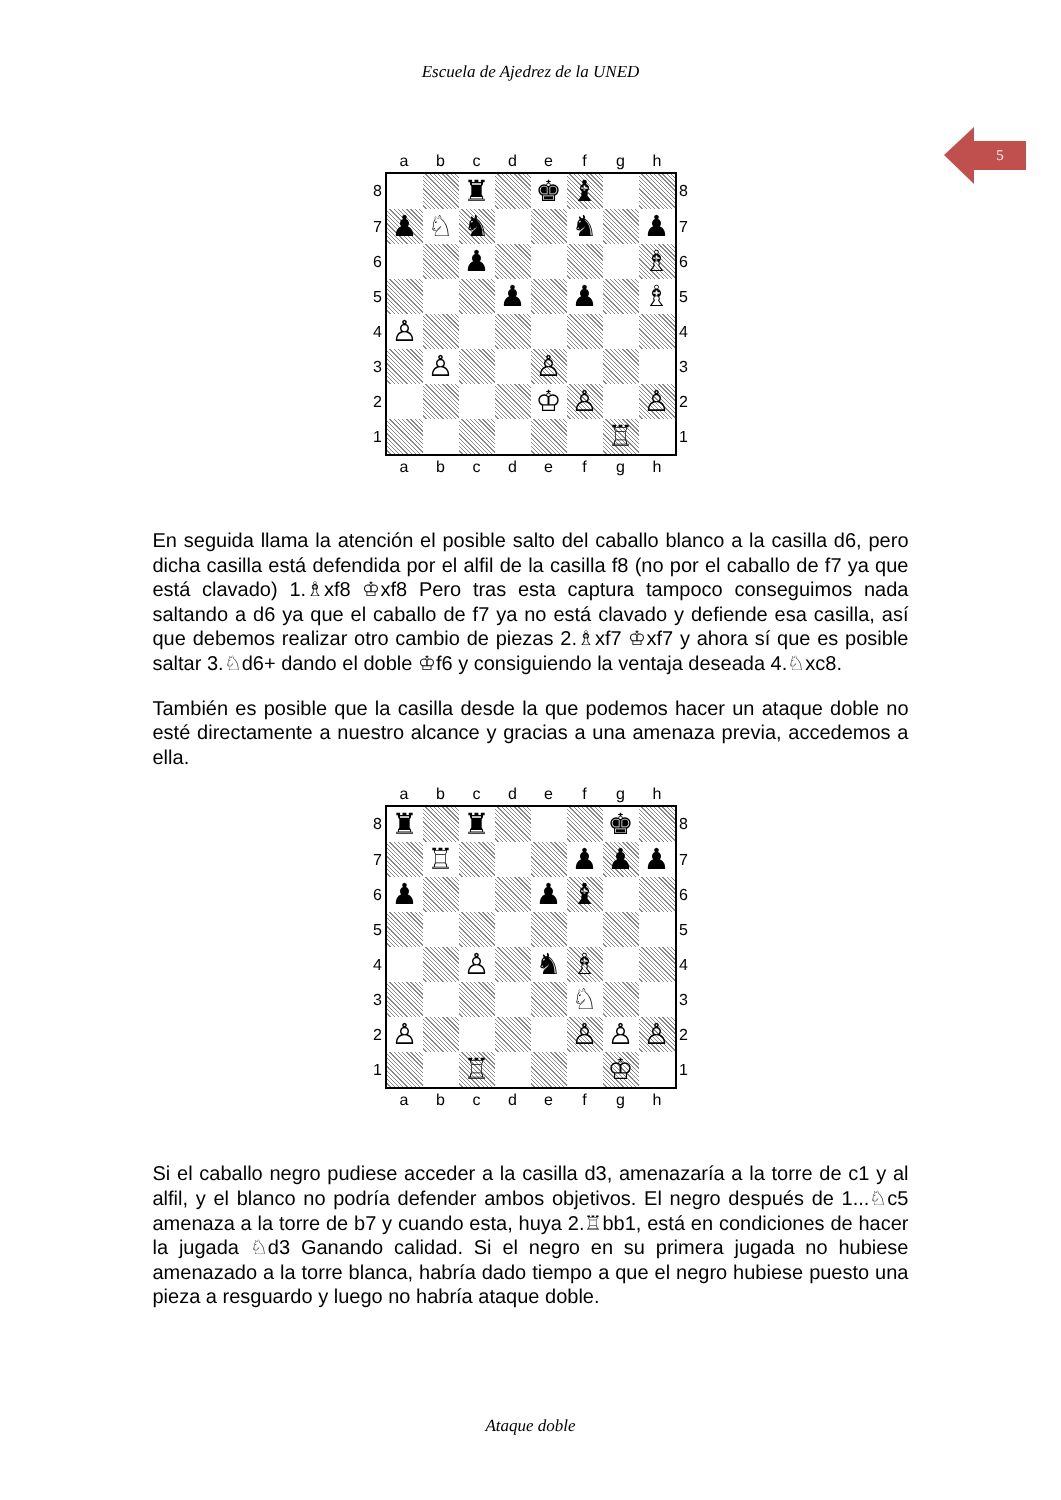Escuela de Ajedrez de la UNED
5
| | a | b | c | d | e | f | g | h | |
| 8 | | | ♜ | | ♚ | ♝ | | | 8 |
| 7 | ♟ | ♘ | ♞ | | | ♞ | | ♟ | 7 |
| 6 | | | ♟ | | | | | ♗ | 6 |
| 5 | | | | ♟ | | ♟ | | ♗ | 5 |
| 4 | ♙ | | | | | | | | 4 |
| 3 | | ♙ | | | ♙ | | | | 3 |
| 2 | | | | | ♔ | ♙ | | ♙ | 2 |
| 1 | | | | | | | ♖ | | 1 |
| | a | b | c | d | e | f | g | h | |
En seguida llama la atención el posible salto del caballo blanco a la casilla d6, pero dicha casilla está defendida por el alfil de la casilla f8 (no por el caballo de f7 ya que está clavado) 1.♗xf8 ♔xf8 Pero tras esta captura tampoco conseguimos nada saltando a d6 ya que el caballo de f7 ya no está clavado y defiende esa casilla, así que debemos realizar otro cambio de piezas 2.♗xf7 ♔xf7 y ahora sí que es posible saltar 3.♘d6+ dando el doble ♔f6 y consiguiendo la ventaja deseada 4.♘xc8.
También es posible que la casilla desde la que podemos hacer un ataque doble no esté directamente a nuestro alcance y gracias a una amenaza previa, accedemos a ella.
| | a | b | c | d | e | f | g | h | |
| 8 | ♜ | | ♜ | | | | ♚ | | 8 |
| 7 | | ♖ | | | | ♟ | ♟ | ♟ | 7 |
| 6 | ♟ | | | | ♟ | ♝ | | | 6 |
| 5 | | | | | | | | | 5 |
| 4 | | | ♙ | | ♞ | ♗ | | | 4 |
| 3 | | | | | | ♘ | | | 3 |
| 2 | ♙ | | | | | ♙ | ♙ | ♙ | 2 |
| 1 | | | ♖ | | | | ♔ | | 1 |
| | a | b | c | d | e | f | g | h | |
Si el caballo negro pudiese acceder a la casilla d3, amenazaría a la torre de c1 y al alfil, y el blanco no podría defender ambos objetivos. El negro después de 1...♘c5 amenaza a la torre de b7 y cuando esta, huya 2.♖bb1, está en condiciones de hacer la jugada ♘d3 Ganando calidad. Si el negro en su primera jugada no hubiese amenazado a la torre blanca, habría dado tiempo a que el negro hubiese puesto una pieza a resguardo y luego no habría ataque doble.
Ataque doble